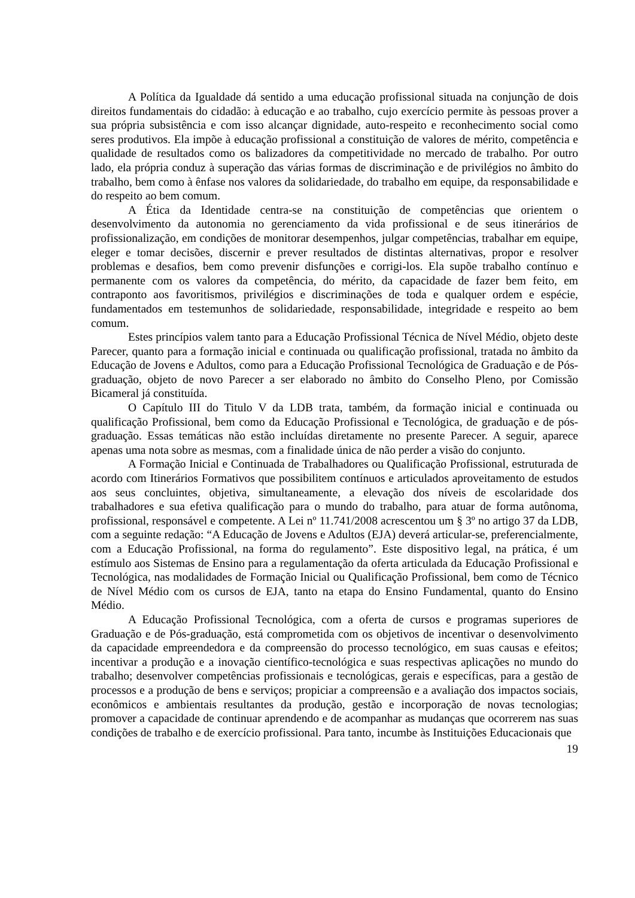A Política da Igualdade dá sentido a uma educação profissional situada na conjunção de dois direitos fundamentais do cidadão: à educação e ao trabalho, cujo exercício permite às pessoas prover a sua própria subsistência e com isso alcançar dignidade, auto-respeito e reconhecimento social como seres produtivos. Ela impõe à educação profissional a constituição de valores de mérito, competência e qualidade de resultados como os balizadores da competitividade no mercado de trabalho. Por outro lado, ela própria conduz à superação das várias formas de discriminação e de privilégios no âmbito do trabalho, bem como à ênfase nos valores da solidariedade, do trabalho em equipe, da responsabilidade e do respeito ao bem comum.
A Ética da Identidade centra-se na constituição de competências que orientem o desenvolvimento da autonomia no gerenciamento da vida profissional e de seus itinerários de profissionalização, em condições de monitorar desempenhos, julgar competências, trabalhar em equipe, eleger e tomar decisões, discernir e prever resultados de distintas alternativas, propor e resolver problemas e desafios, bem como prevenir disfunções e corrigi-los. Ela supõe trabalho contínuo e permanente com os valores da competência, do mérito, da capacidade de fazer bem feito, em contraponto aos favoritismos, privilégios e discriminações de toda e qualquer ordem e espécie, fundamentados em testemunhos de solidariedade, responsabilidade, integridade e respeito ao bem comum.
Estes princípios valem tanto para a Educação Profissional Técnica de Nível Médio, objeto deste Parecer, quanto para a formação inicial e continuada ou qualificação profissional, tratada no âmbito da Educação de Jovens e Adultos, como para a Educação Profissional Tecnológica de Graduação e de Pós-graduação, objeto de novo Parecer a ser elaborado no âmbito do Conselho Pleno, por Comissão Bicameral já constituída.
O Capítulo III do Titulo V da LDB trata, também, da formação inicial e continuada ou qualificação Profissional, bem como da Educação Profissional e Tecnológica, de graduação e de pós-graduação. Essas temáticas não estão incluídas diretamente no presente Parecer. A seguir, aparece apenas uma nota sobre as mesmas, com a finalidade única de não perder a visão do conjunto.
A Formação Inicial e Continuada de Trabalhadores ou Qualificação Profissional, estruturada de acordo com Itinerários Formativos que possibilitem contínuos e articulados aproveitamento de estudos aos seus concluintes, objetiva, simultaneamente, a elevação dos níveis de escolaridade dos trabalhadores e sua efetiva qualificação para o mundo do trabalho, para atuar de forma autônoma, profissional, responsável e competente. A Lei nº 11.741/2008 acrescentou um § 3º no artigo 37 da LDB, com a seguinte redação: “A Educação de Jovens e Adultos (EJA) deverá articular-se, preferencialmente, com a Educação Profissional, na forma do regulamento”. Este dispositivo legal, na prática, é um estímulo aos Sistemas de Ensino para a regulamentação da oferta articulada da Educação Profissional e Tecnológica, nas modalidades de Formação Inicial ou Qualificação Profissional, bem como de Técnico de Nível Médio com os cursos de EJA, tanto na etapa do Ensino Fundamental, quanto do Ensino Médio.
A Educação Profissional Tecnológica, com a oferta de cursos e programas superiores de Graduação e de Pós-graduação, está comprometida com os objetivos de incentivar o desenvolvimento da capacidade empreendedora e da compreensão do processo tecnológico, em suas causas e efeitos; incentivar a produção e a inovação científico-tecnológica e suas respectivas aplicações no mundo do trabalho; desenvolver competências profissionais e tecnológicas, gerais e específicas, para a gestão de processos e a produção de bens e serviços; propiciar a compreensão e a avaliação dos impactos sociais, econômicos e ambientais resultantes da produção, gestão e incorporação de novas tecnologias; promover a capacidade de continuar aprendendo e de acompanhar as mudanças que ocorrerem nas suas condições de trabalho e de exercício profissional. Para tanto, incumbe às Instituições Educacionais que
19